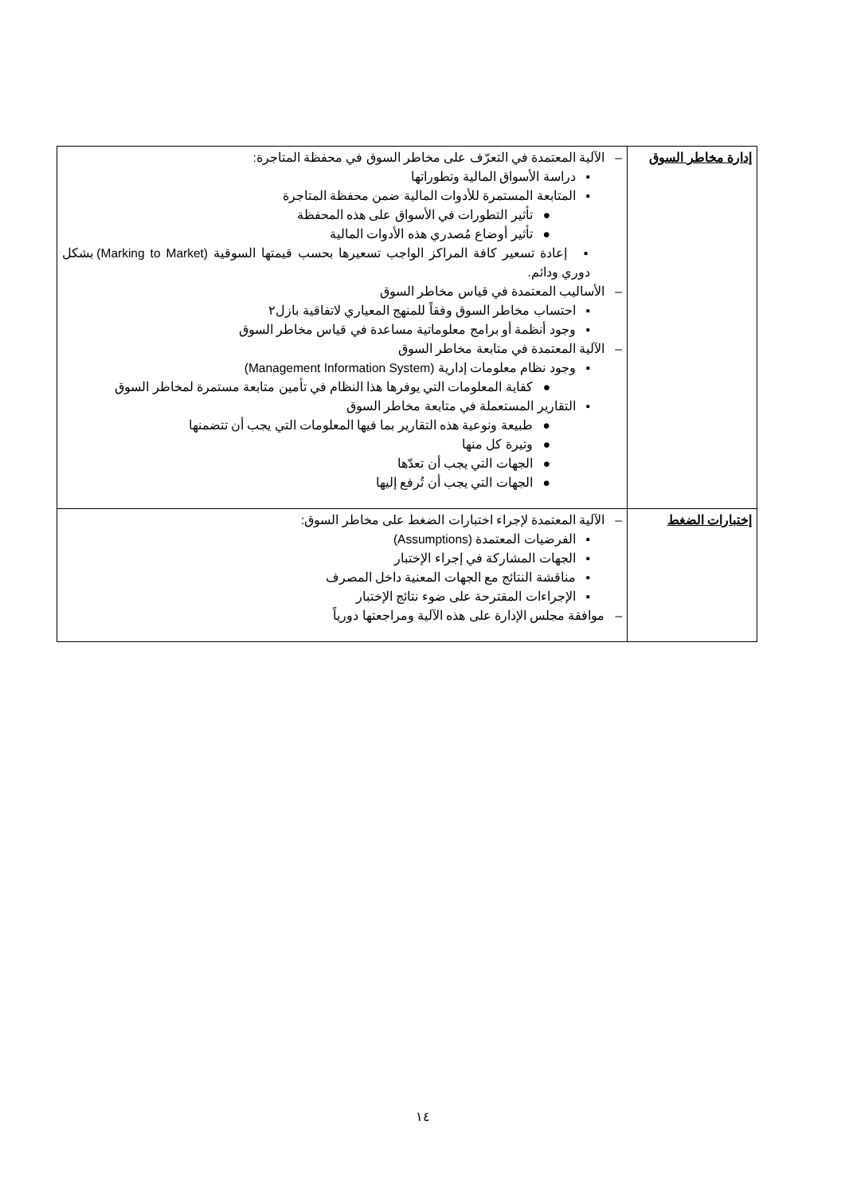| إدارة مخاطر السوق | – الآلية المعتمدة في التعرّف على مخاطر السوق في محفظة المتاجرة: ▪ دراسة الأسواق المالية وتطوراتها ▪ المتابعة المستمرة للأدوات المالية ضمن محفظة المتاجرة ● تأثير التطورات في الأسواق على هذه المحفظة ● تأثير أوضاع مُصدري هذه الأدوات المالية ▪ إعادة تسعير كافة المراكز الواجب تسعيرها بحسب قيمتها السوقية (Marking to Market) بشكل دوري ودائم. – الأساليب المعتمدة في قياس مخاطر السوق ▪ احتساب مخاطر السوق وفقاً للمنهج المعياري لاتفاقية بازل٢ ▪ وجود أنظمة أو برامج معلوماتية مساعدة في قياس مخاطر السوق – الآلية المعتمدة في متابعة مخاطر السوق ▪ وجود نظام معلومات إدارية (Management Information System) ● كفاية المعلومات التي يوفرها هذا النظام في تأمين متابعة مستمرة لمخاطر السوق ▪ التقارير المستعملة في متابعة مخاطر السوق ● طبيعة ونوعية هذه التقارير بما فيها المعلومات التي يجب أن تتضمنها ● وتيرة كل منها ● الجهات التي يجب أن تعدّها ● الجهات التي يجب أن تُرفع إليها |
| إختبارات الضغط | – الآلية المعتمدة لإجراء اختبارات الضغط على مخاطر السوق: ▪ الفرضيات المعتمدة (Assumptions) ▪ الجهات المشاركة في إجراء الإختبار ▪ مناقشة النتائج مع الجهات المعنية داخل المصرف ▪ الإجراءات المقترحة على ضوء نتائج الإختبار – موافقة مجلس الإدارة على هذه الآلية ومراجعتها دورياً |
١٤